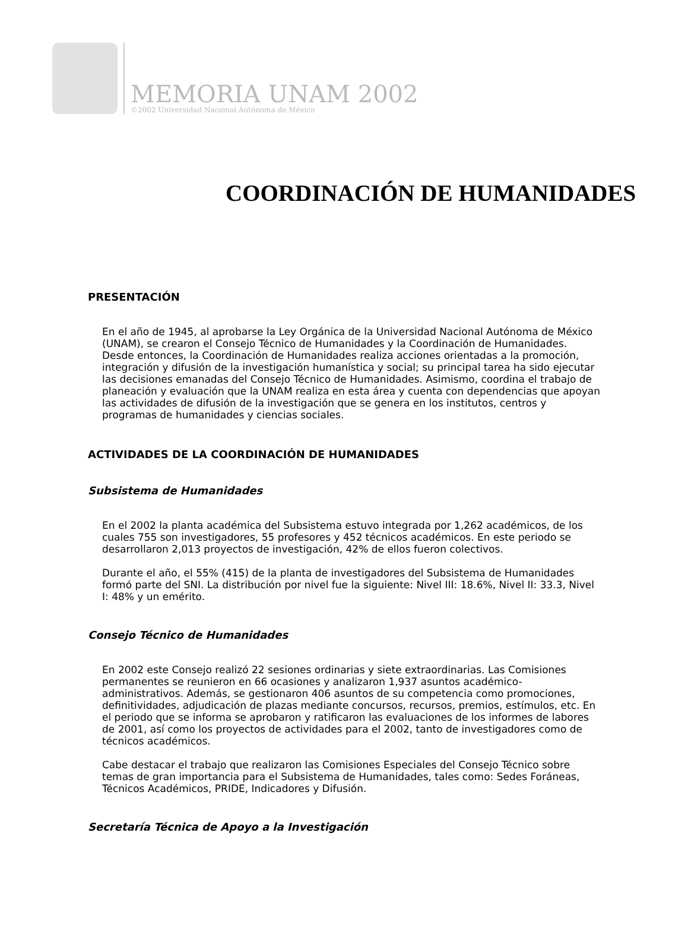MEMORIA UNAM 2002
©2002 Universidad Nacional Autónoma de México
COORDINACIÓN DE HUMANIDADES
PRESENTACIÓN
En el año de 1945, al aprobarse la Ley Orgánica de la Universidad Nacional Autónoma de México (UNAM), se crearon el Consejo Técnico de Humanidades y la Coordinación de Humanidades. Desde entonces, la Coordinación de Humanidades realiza acciones orientadas a la promoción, integración y difusión de la investigación humanística y social; su principal tarea ha sido ejecutar las decisiones emanadas del Consejo Técnico de Humanidades. Asimismo, coordina el trabajo de planeación y evaluación que la UNAM realiza en esta área y cuenta con dependencias que apoyan las actividades de difusión de la investigación que se genera en los institutos, centros y programas de humanidades y ciencias sociales.
ACTIVIDADES DE LA COORDINACIÓN DE HUMANIDADES
Subsistema de Humanidades
En el 2002 la planta académica del Subsistema estuvo integrada por 1,262 académicos, de los cuales 755 son investigadores, 55 profesores y 452 técnicos académicos. En este periodo se desarrollaron 2,013 proyectos de investigación, 42% de ellos fueron colectivos.
Durante el año, el 55% (415) de la planta de investigadores del Subsistema de Humanidades formó parte del SNI. La distribución por nivel fue la siguiente: Nivel III: 18.6%, Nivel II: 33.3, Nivel I: 48% y un emérito.
Consejo Técnico de Humanidades
En 2002 este Consejo realizó 22 sesiones ordinarias y siete extraordinarias. Las Comisiones permanentes se reunieron en 66 ocasiones y analizaron 1,937 asuntos académico-administrativos. Además, se gestionaron 406 asuntos de su competencia como promociones, definitividades, adjudicación de plazas mediante concursos, recursos, premios, estímulos, etc. En el periodo que se informa se aprobaron y ratificaron las evaluaciones de los informes de labores de 2001, así como los proyectos de actividades para el 2002, tanto de investigadores como de técnicos académicos.
Cabe destacar el trabajo que realizaron las Comisiones Especiales del Consejo Técnico sobre temas de gran importancia para el Subsistema de Humanidades, tales como: Sedes Foráneas, Técnicos Académicos, PRIDE, Indicadores y Difusión.
Secretaría Técnica de Apoyo a la Investigación